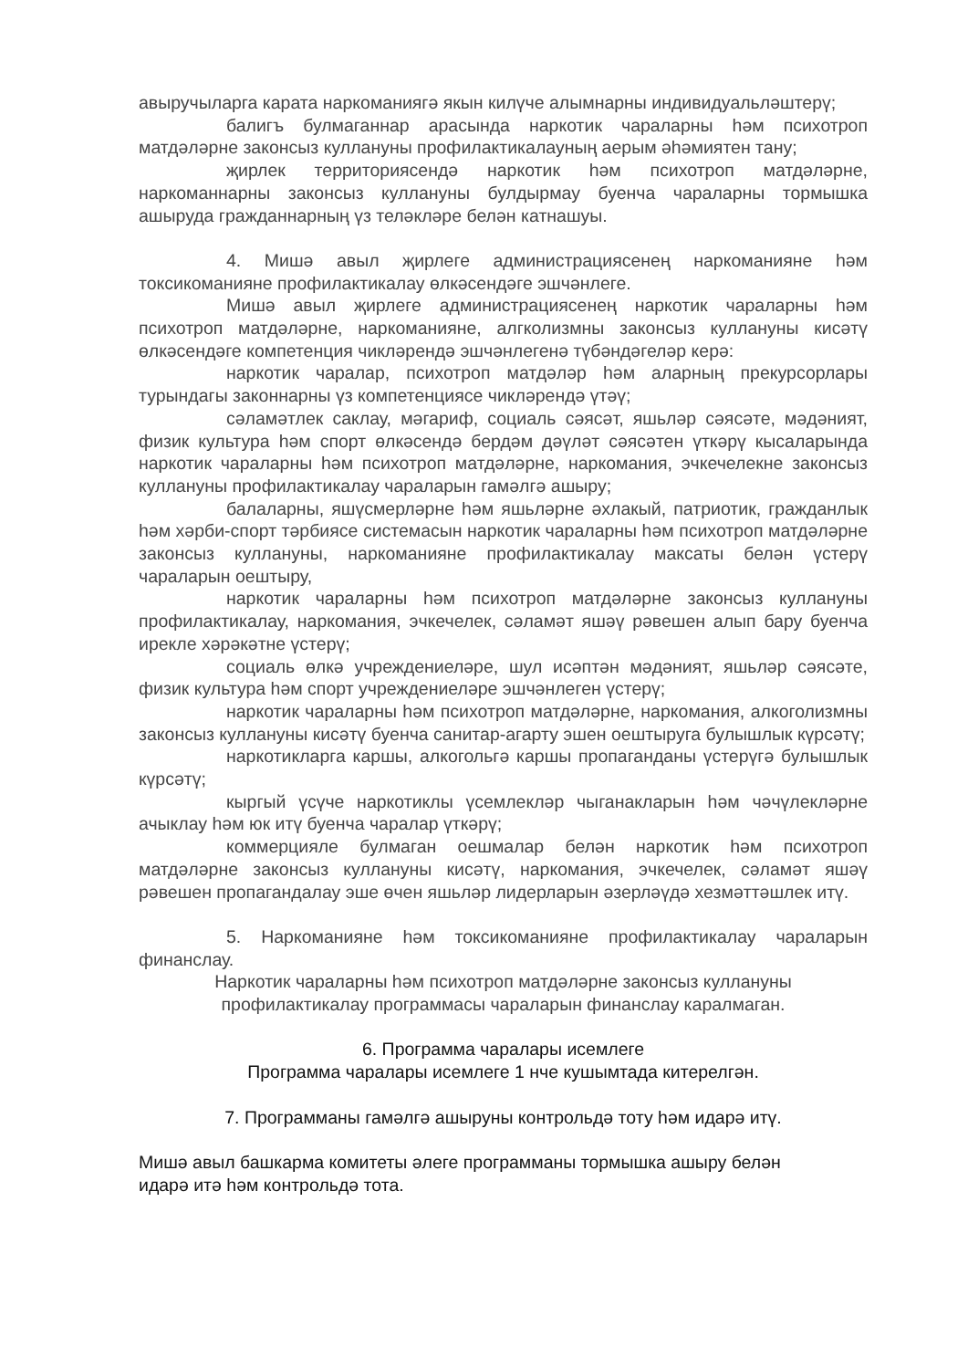авыручыларга карата наркоманиягә якын килүче алымнарны индивидуальләштерү;
балигъ булмаганнар арасында наркотик чараларны һәм психотроп матдәләрне законсыз куллануны профилактикалауның аерым әһәмиятен тану;
җирлек территориясендә наркотик һәм психотроп матдәләрне, наркоманнарны законсыз куллануны булдырмау буенча чараларны тормышка ашыруда гражданнарның үз теләкләре белән катнашуы.
4. Мишә авыл җирлеге администрациясенең наркоманияне һәм токсикоманияне профилактикалау өлкәсендәге эшчәнлеге.
Мишә авыл җирлеге администрациясенең наркотик чараларны һәм психотроп матдәләрне, наркоманияне, алгколизмны законсыз куллануны кисәтү өлкәсендәге компетенция чикләрендә эшчәнлегенә түбәндәгеләр керә:
наркотик чаралар, психотроп матдәләр һәм аларның прекурсорлары турындагы законнарны үз компетенциясе чикләрендә үтәү;
сәламәтлек саклау, мәгариф, социаль сәясәт, яшьләр сәясәте, мәдәният, физик культура һәм спорт өлкәсендә бердәм дәүләт сәясәтен үткәрү кысаларында наркотик чараларны һәм психотроп матдәләрне, наркомания, эчкечелекне законсыз куллануны профилактикалау чараларын гамәлгә ашыру;
балаларны, яшүсмерләрне һәм яшьләрне әхлакый, патриотик, гражданлык һәм хәрби-спорт тәрбиясе системасын наркотик чараларны һәм психотроп матдәләрне законсыз куллануны, наркоманияне профилактикалау максаты белән үстерү чараларын оештыру,
наркотик чараларны һәм психотроп матдәләрне законсыз куллануны профилактикалау, наркомания, эчкечелек, сәламәт яшәү рәвешен алып бару буенча ирекле хәрәкәтне үстерү;
социаль өлкә учреждениеләре, шул исәптән мәдәният, яшьләр сәясәте, физик культура һәм спорт учреждениеләре эшчәнлеген үстерү;
наркотик чараларны һәм психотроп матдәләрне, наркомания, алкоголизмны законсыз куллануны кисәтү буенча санитар-агарту эшен оештыруга булышлык күрсәтү;
наркотикларга каршы, алкогольгә каршы пропаганданы үстерүгә булышлык күрсәтү;
кыргый үсүче наркотиклы үсемлекләр чыганакларын һәм чәчүлекләрне ачыклау һәм юк итү буенча чаралар үткәрү;
коммерцияле булмаган оешмалар белән наркотик һәм психотроп матдәләрне законсыз куллануны кисәтү, наркомания, эчкечелек, сәламәт яшәү рәвешен пропагандалау эше өчен яшьләр лидерларын әзерләүдә хезмәттәшлек итү.
5. Наркоманияне һәм токсикоманияне профилактикалау чараларын финанслау.
Наркотик чараларны һәм психотроп матдәләрне законсыз куллануны
профилактикалау программасы чараларын финанслау каралмаган.
6. Программа чаралары исемлеге
Программа чаралары исемлеге 1 нче кушымтада китерелгән.
7. Программаны гамәлгә ашыруны контрольдә тоту һәм идарә итү.
Мишә авыл башкарма комитеты әлеге программаны тормышка ашыру белән
идарә итә һәм контрольдә тота.